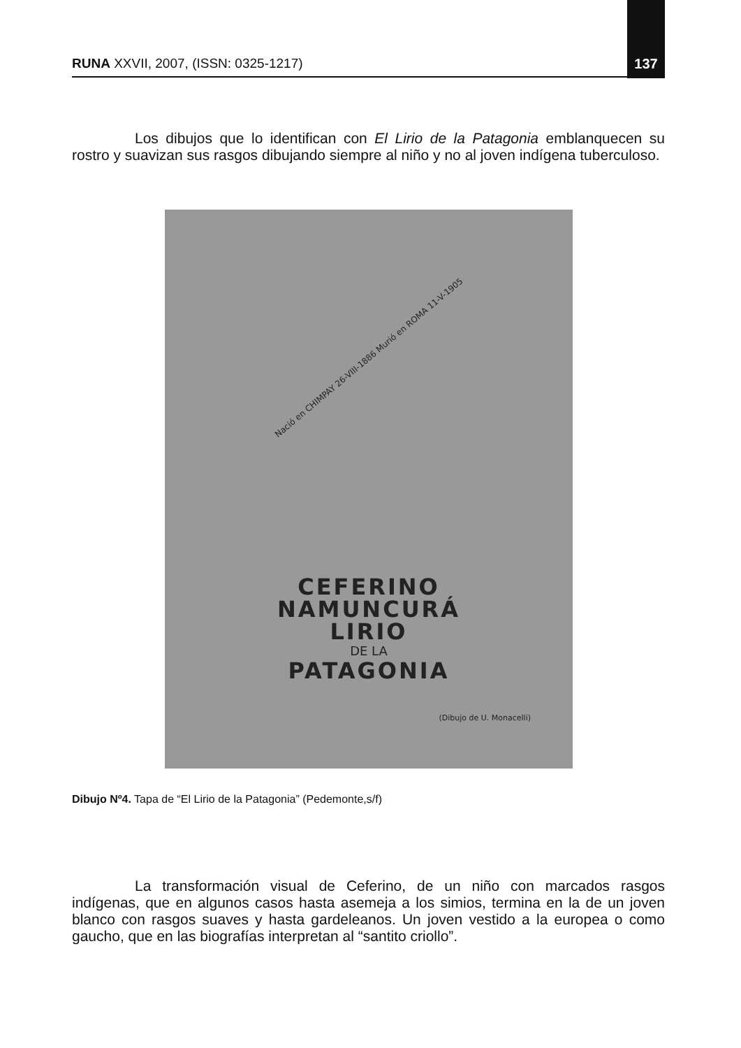RUNA XXVII, 2007, (ISSN: 0325-1217) 137
Los dibujos que lo identifican con El Lirio de la Patagonia emblanquecen su rostro y suavizan sus rasgos dibujando siempre al niño y no al joven indígena tuberculoso.
Nació en CHIMPAY 26-VIII-1886 Murió en ROMA 11-V-1905
CEFERINO
NAMUNCURÁ
LIRIO
DE LA
PATAGONIA
(Dibujo de U. Monacelli)
Dibujo Nº4. Tapa de “El Lirio de la Patagonia” (Pedemonte,s/f)
La transformación visual de Ceferino, de un niño con marcados rasgos indígenas, que en algunos casos hasta asemeja a los simios, termina en la de un joven blanco con rasgos suaves y hasta gardeleanos. Un joven vestido a la europea o como gaucho, que en las biografías interpretan al “santito criollo”.